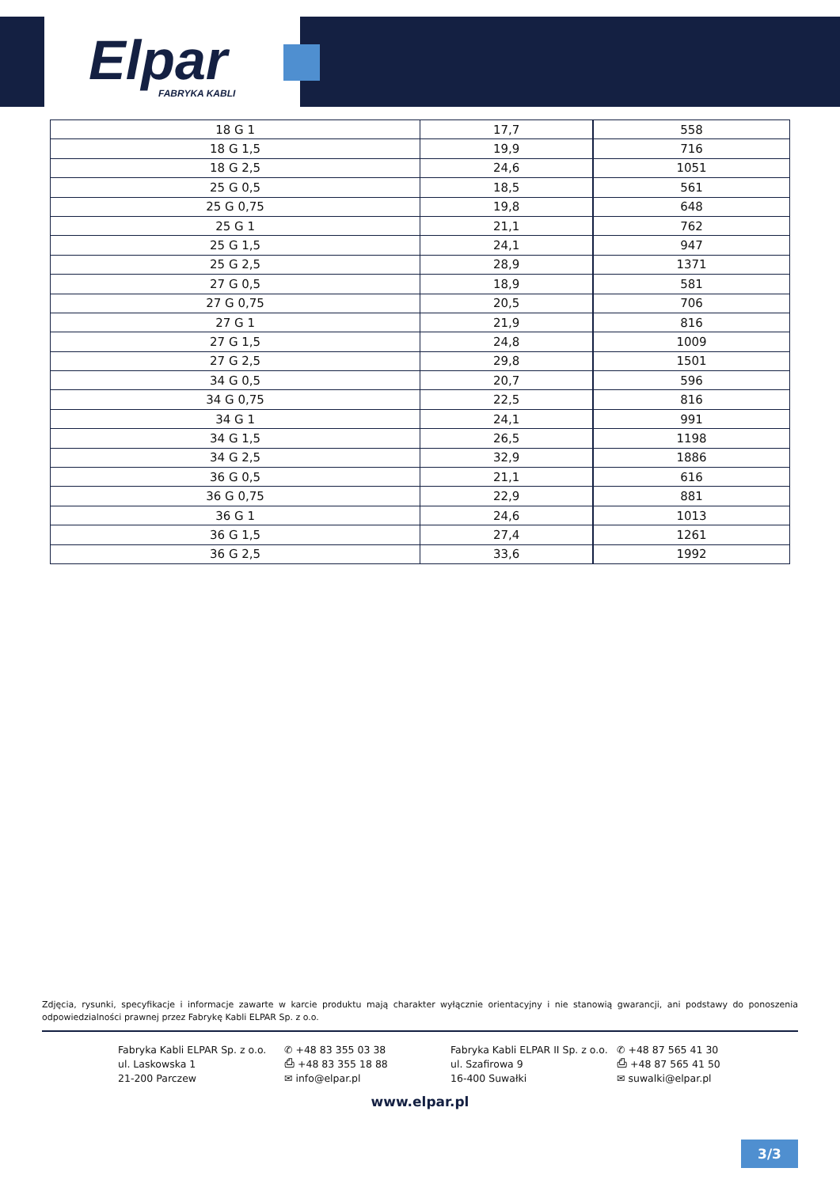Elpar
FABRYKA KABLI
| 18 G 1 | 17,7 | 558 |
| 18 G 1,5 | 19,9 | 716 |
| 18 G 2,5 | 24,6 | 1051 |
| 25 G 0,5 | 18,5 | 561 |
| 25 G 0,75 | 19,8 | 648 |
| 25 G 1 | 21,1 | 762 |
| 25 G 1,5 | 24,1 | 947 |
| 25 G 2,5 | 28,9 | 1371 |
| 27 G 0,5 | 18,9 | 581 |
| 27 G 0,75 | 20,5 | 706 |
| 27 G 1 | 21,9 | 816 |
| 27 G 1,5 | 24,8 | 1009 |
| 27 G 2,5 | 29,8 | 1501 |
| 34 G 0,5 | 20,7 | 596 |
| 34 G 0,75 | 22,5 | 816 |
| 34 G 1 | 24,1 | 991 |
| 34 G 1,5 | 26,5 | 1198 |
| 34 G 2,5 | 32,9 | 1886 |
| 36 G 0,5 | 21,1 | 616 |
| 36 G 0,75 | 22,9 | 881 |
| 36 G 1 | 24,6 | 1013 |
| 36 G 1,5 | 27,4 | 1261 |
| 36 G 2,5 | 33,6 | 1992 |
Zdjęcia, rysunki, specyfikacje i informacje zawarte w karcie produktu mają charakter wyłącznie orientacyjny i nie stanowią gwarancji, ani podstawy do ponoszenia odpowiedzialności prawnej przez Fabrykę Kabli ELPAR Sp. z o.o.
Fabryka Kabli ELPAR Sp. z o.o.
ul. Laskowska 1
21-200 Parczew
✆ +48 83 355 03 38
⎙ +48 83 355 18 88
✉ info@elpar.pl
Fabryka Kabli ELPAR II Sp. z o.o.
ul. Szafirowa 9
16-400 Suwałki
✆ +48 87 565 41 30
⎙ +48 87 565 41 50
✉ suwalki@elpar.pl
www.elpar.pl
3/3